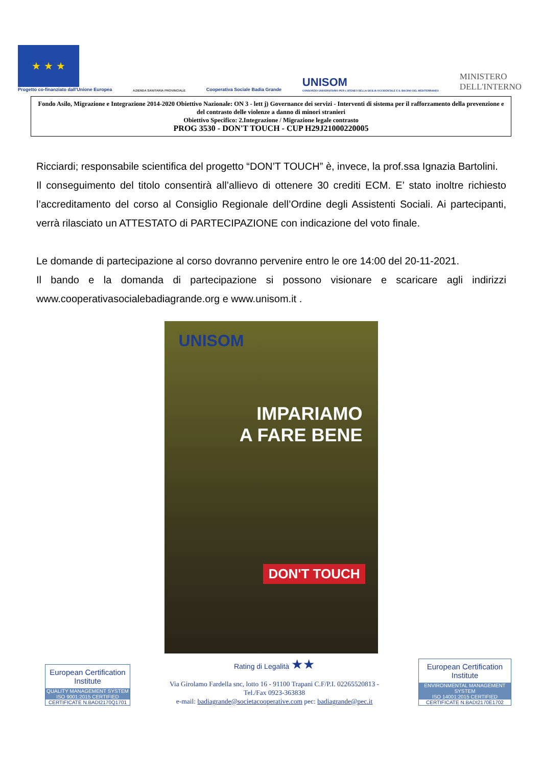★ ★ ★
Progetto co-finanziato dall'Unione Europea
AZIENDA SANITARIA PROVINCIALE
Cooperativa Sociale Badia Grande
UNISOM
CONSORZIO UNIVERSITARIO PER L'ATENEO DELLA SICILIA OCCIDENTALE E IL BACINO DEL MEDITERRANEO
MINISTERO
DELL'INTERNO
Fondo Asilo, Migrazione e Integrazione 2014-2020 Obiettivo Nazionale: ON 3 - lett j) Governance dei servizi - Interventi di sistema per il rafforzamento della prevenzione e del contrasto delle violenze a danno di minori stranieri
Obiettivo Specifico: 2.Integrazione / Migrazione legale contrasto
PROG 3530 - DON'T TOUCH - CUP H29J21000220005
Ricciardi; responsabile scientifica del progetto “DON’T TOUCH” è, invece, la prof.ssa Ignazia Bartolini.
Il conseguimento del titolo consentirà all’allievo di ottenere 30 crediti ECM. E’ stato inoltre richiesto l’accreditamento del corso al Consiglio Regionale dell’Ordine degli Assistenti Sociali. Ai partecipanti, verrà rilasciato un ATTESTATO di PARTECIPAZIONE con indicazione del voto finale.
Le domande di partecipazione al corso dovranno pervenire entro le ore 14:00 del 20-11-2021.
Il bando e la domanda di partecipazione si possono visionare e scaricare agli indirizzi www.cooperativasocialebadiagrande.org e www.unisom.it .
UNISOM
IMPARIAMO
A FARE BENE
DON'T TOUCH
European Certification Institute
QUALITY MANAGEMENT SYSTEM
ISO 9001:2015 CERTIFIED
CERTIFICATE N.BADI2170Q1701
Rating di Legalità ★★
Via Girolamo Fardella snc, lotto 16 - 91100 Trapani C.F/P.I. 02265520813 -
Tel./Fax 0923-363838
e-mail: badiagrande@societacooperative.com pec: badiagrande@pec.it
European Certification Institute
ENVIRONMENTAL MANAGEMENT SYSTEM
ISO 14001:2015 CERTIFIED
CERTIFICATE N.BADI2170E1702